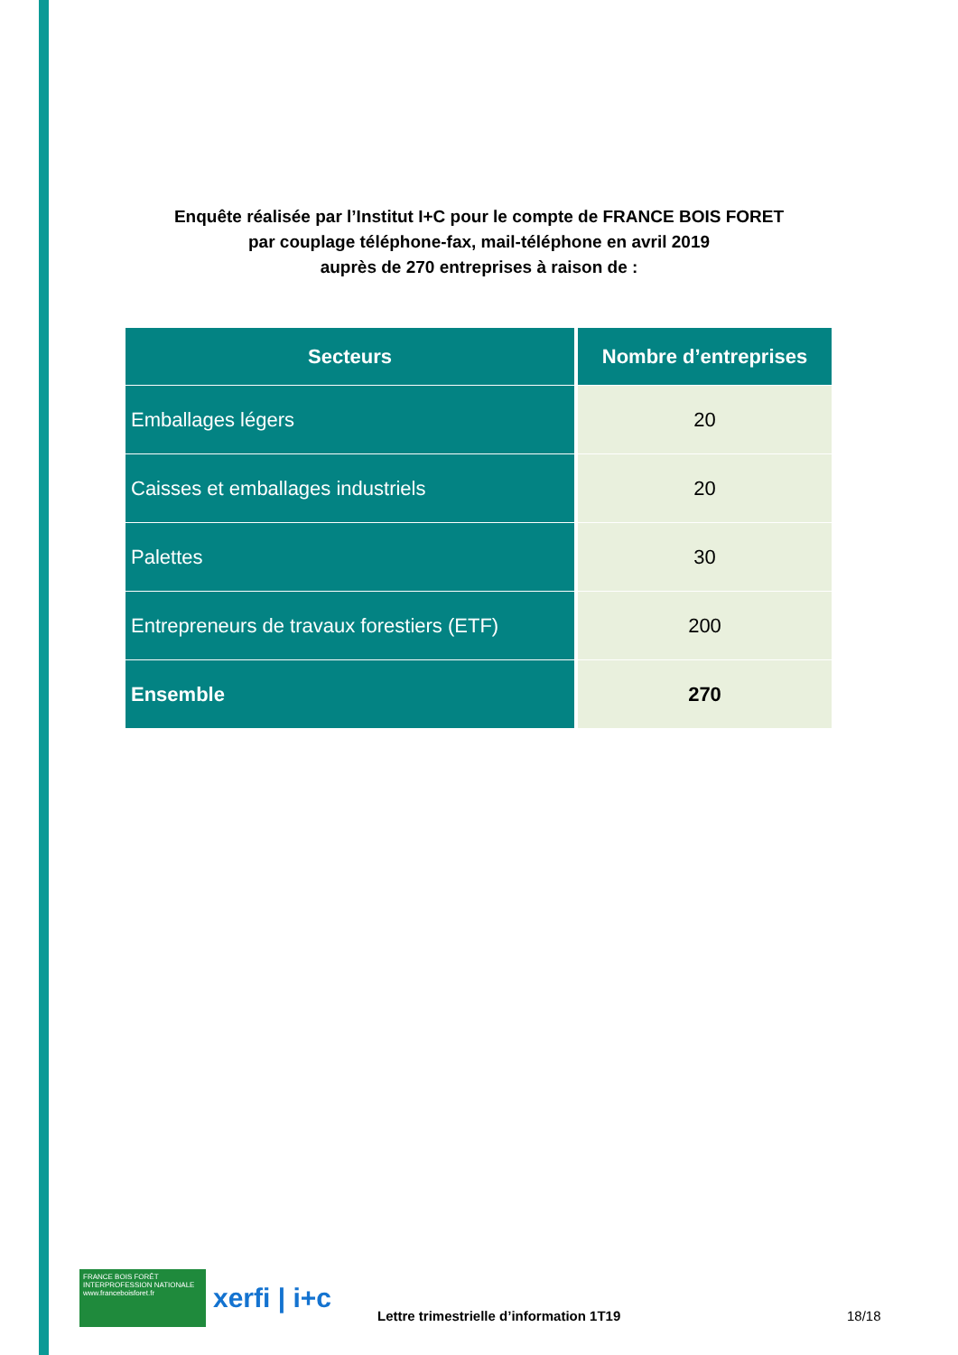Enquête réalisée par l’Institut I+C pour le compte de FRANCE BOIS FORET
par couplage téléphone-fax, mail-téléphone en avril 2019
auprès de 270 entreprises à raison de :
| Secteurs | Nombre d’entreprises |
| --- | --- |
| Emballages légers | 20 |
| Caisses et emballages industriels | 20 |
| Palettes | 30 |
| Entrepreneurs de travaux forestiers (ETF) | 200 |
| Ensemble | 270 |
FRANCE BOIS FORÊT INTERPROFESSION NATIONALE www.franceboisforet.fr
xerfi | i+c
Lettre trimestrielle d’information 1T19 18/18